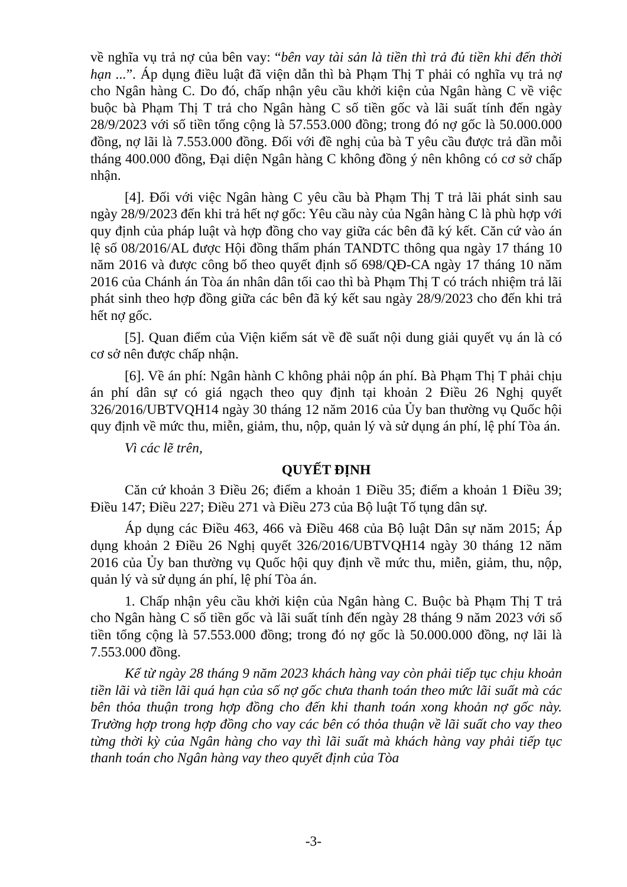về nghĩa vụ trả nợ của bên vay: “bên vay tài sản là tiền thì trả đủ tiền khi đến thời hạn ...”. Áp dụng điều luật đã viện dẫn thì bà Phạm Thị T phải có nghĩa vụ trả nợ cho Ngân hàng C. Do đó, chấp nhận yêu cầu khởi kiện của Ngân hàng C về việc buộc bà Phạm Thị T trả cho Ngân hàng C số tiền gốc và lãi suất tính đến ngày 28/9/2023 với số tiền tổng cộng là 57.553.000 đồng; trong đó nợ gốc là 50.000.000 đồng, nợ lãi là 7.553.000 đồng. Đối với đề nghị của bà T yêu cầu được trả dần mỗi tháng 400.000 đồng, Đại diện Ngân hàng C không đồng ý nên không có cơ sở chấp nhận.
[4]. Đối với việc Ngân hàng C yêu cầu bà Phạm Thị T trả lãi phát sinh sau ngày 28/9/2023 đến khi trả hết nợ gốc: Yêu cầu này của Ngân hàng C là phù hợp với quy định của pháp luật và hợp đồng cho vay giữa các bên đã ký kết. Căn cứ vào án lệ số 08/2016/AL được Hội đồng thẩm phán TANDTC thông qua ngày 17 tháng 10 năm 2016 và được công bố theo quyết định số 698/QĐ-CA ngày 17 tháng 10 năm 2016 của Chánh án Tòa án nhân dân tối cao thì bà Phạm Thị T có trách nhiệm trả lãi phát sinh theo hợp đồng giữa các bên đã ký kết sau ngày 28/9/2023 cho đến khi trả hết nợ gốc.
[5]. Quan điểm của Viện kiểm sát về đề suất nội dung giải quyết vụ án là có cơ sở nên được chấp nhận.
[6]. Về án phí: Ngân hành C không phải nộp án phí. Bà Phạm Thị T phải chịu án phí dân sự có giá ngạch theo quy định tại khoản 2 Điều 26 Nghị quyết 326/2016/UBTVQH14 ngày 30 tháng 12 năm 2016 của Ủy ban thường vụ Quốc hội quy định về mức thu, miễn, giảm, thu, nộp, quản lý và sử dụng án phí, lệ phí Tòa án.
Vì các lẽ trên,
QUYẾT ĐỊNH
Căn cứ khoản 3 Điều 26; điểm a khoản 1 Điều 35; điểm a khoản 1 Điều 39; Điều 147; Điều 227; Điều 271 và Điều 273 của Bộ luật Tố tụng dân sự.
Áp dụng các Điều 463, 466 và Điều 468 của Bộ luật Dân sự năm 2015; Áp dụng khoản 2 Điều 26 Nghị quyết 326/2016/UBTVQH14 ngày 30 tháng 12 năm 2016 của Ủy ban thường vụ Quốc hội quy định về mức thu, miễn, giảm, thu, nộp, quản lý và sử dụng án phí, lệ phí Tòa án.
1. Chấp nhận yêu cầu khởi kiện của Ngân hàng C. Buộc bà Phạm Thị T trả cho Ngân hàng C số tiền gốc và lãi suất tính đến ngày 28 tháng 9 năm 2023 với số tiền tổng cộng là 57.553.000 đồng; trong đó nợ gốc là 50.000.000 đồng, nợ lãi là 7.553.000 đồng.
Kể từ ngày 28 tháng 9 năm 2023 khách hàng vay còn phải tiếp tục chịu khoản tiền lãi và tiền lãi quá hạn của số nợ gốc chưa thanh toán theo mức lãi suất mà các bên thỏa thuận trong hợp đồng cho đến khi thanh toán xong khoản nợ gốc này. Trường hợp trong hợp đồng cho vay các bên có thỏa thuận về lãi suất cho vay theo từng thời kỳ của Ngân hàng cho vay thì lãi suất mà khách hàng vay phải tiếp tục thanh toán cho Ngân hàng vay theo quyết định của Tòa
-3-